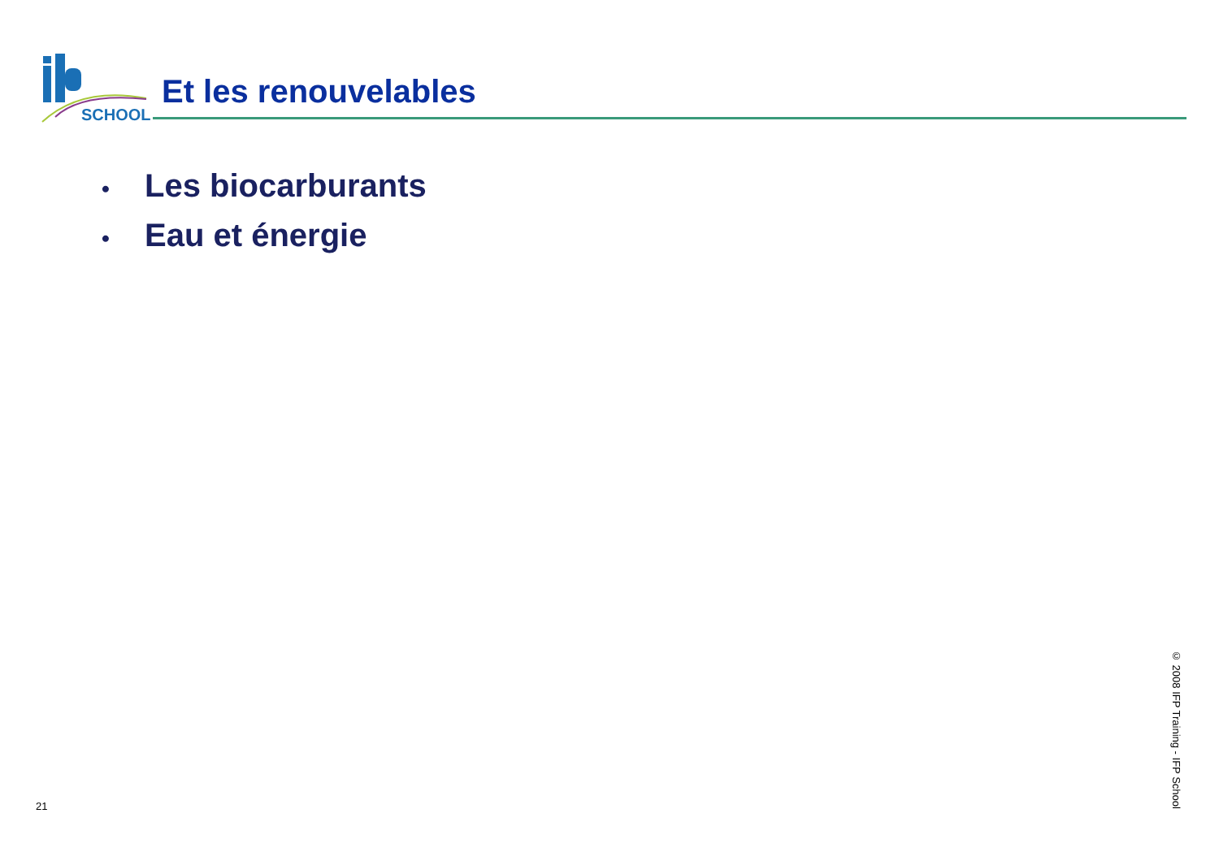SCHOOL
Et les renouvelables
• Les biocarburants
• Eau et énergie
21
© 2008 IFP Training - IFP School